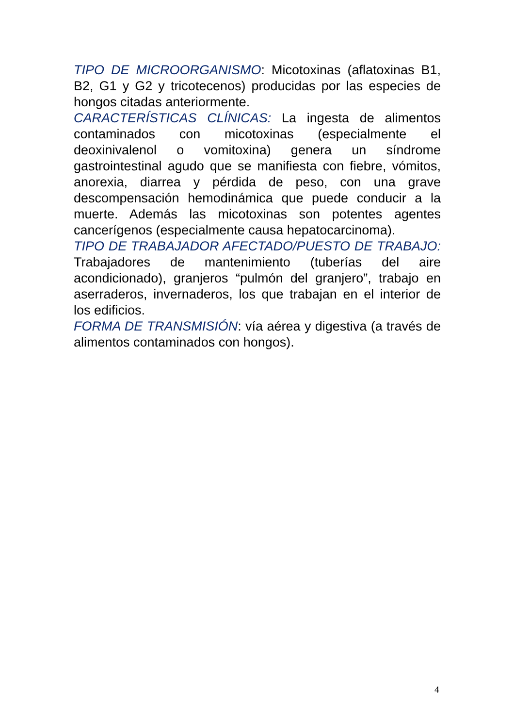TIPO DE MICROORGANISMO: Micotoxinas (aflatoxinas B1, B2, G1 y G2 y tricotecenos) producidas por las especies de hongos citadas anteriormente.
CARACTERÍSTICAS CLÍNICAS: La ingesta de alimentos contaminados con micotoxinas (especialmente el deoxinivalenol o vomitoxina) genera un síndrome gastrointestinal agudo que se manifiesta con fiebre, vómitos, anorexia, diarrea y pérdida de peso, con una grave descompensación hemodinámica que puede conducir a la muerte. Además las micotoxinas son potentes agentes cancerígenos (especialmente causa hepatocarcinoma).
TIPO DE TRABAJADOR AFECTADO/PUESTO DE TRABAJO: Trabajadores de mantenimiento (tuberías del aire acondicionado), granjeros “pulmón del granjero”, trabajo en aserraderos, invernaderos, los que trabajan en el interior de los edificios.
FORMA DE TRANSMISIÓN: vía aérea y digestiva (a través de alimentos contaminados con hongos).
4